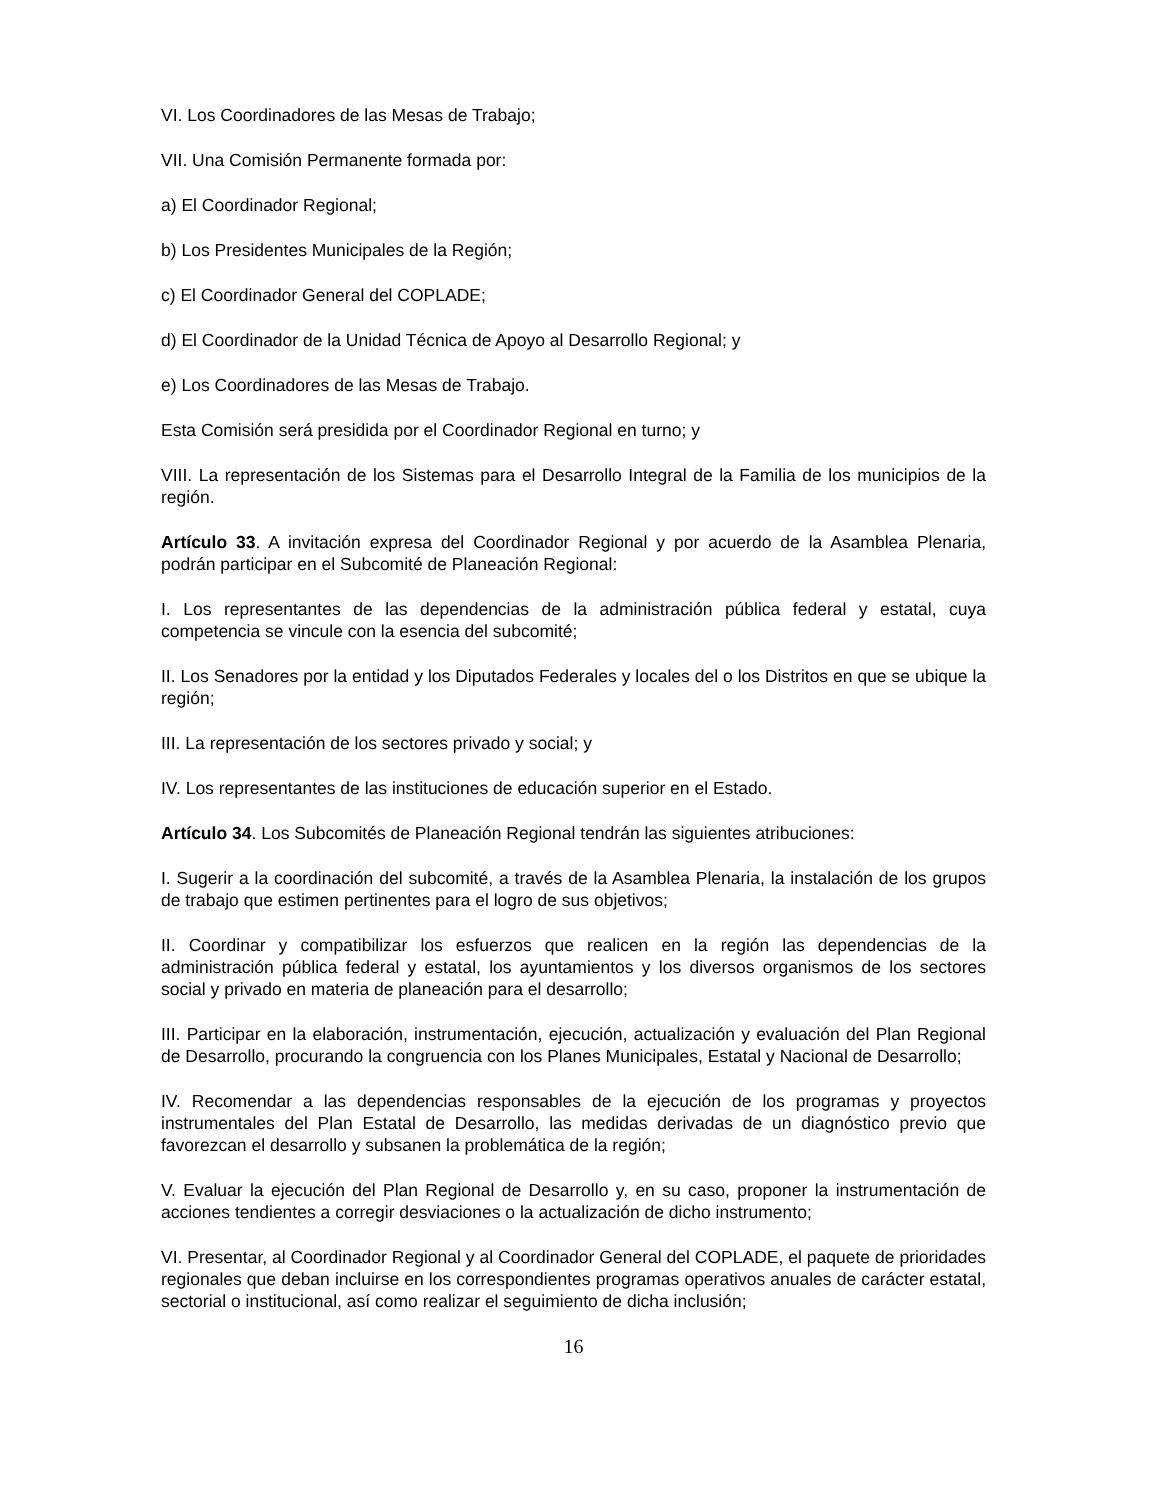VI. Los Coordinadores de las Mesas de Trabajo;
VII. Una Comisión Permanente formada por:
a) El Coordinador Regional;
b) Los Presidentes Municipales de la Región;
c) El Coordinador General del COPLADE;
d) El Coordinador de la Unidad Técnica de Apoyo al Desarrollo Regional; y
e) Los Coordinadores de las Mesas de Trabajo.
Esta Comisión será presidida por el Coordinador Regional en turno; y
VIII. La representación de los Sistemas para el Desarrollo Integral de la Familia de los municipios de la región.
Artículo 33. A invitación expresa del Coordinador Regional y por acuerdo de la Asamblea Plenaria, podrán participar en el Subcomité de Planeación Regional:
I. Los representantes de las dependencias de la administración pública federal y estatal, cuya competencia se vincule con la esencia del subcomité;
II. Los Senadores por la entidad y los Diputados Federales y locales del o los Distritos en que se ubique la región;
III. La representación de los sectores privado y social; y
IV. Los representantes de las instituciones de educación superior en el Estado.
Artículo 34. Los Subcomités de Planeación Regional tendrán las siguientes atribuciones:
I. Sugerir a la coordinación del subcomité, a través de la Asamblea Plenaria, la instalación de los grupos de trabajo que estimen pertinentes para el logro de sus objetivos;
II. Coordinar y compatibilizar los esfuerzos que realicen en la región las dependencias de la administración pública federal y estatal, los ayuntamientos y los diversos organismos de los sectores social y privado en materia de planeación para el desarrollo;
III. Participar en la elaboración, instrumentación, ejecución, actualización y evaluación del Plan Regional de Desarrollo, procurando la congruencia con los Planes Municipales, Estatal y Nacional de Desarrollo;
IV. Recomendar a las dependencias responsables de la ejecución de los programas y proyectos instrumentales del Plan Estatal de Desarrollo, las medidas derivadas de un diagnóstico previo que favorezcan el desarrollo y subsanen la problemática de la región;
V. Evaluar la ejecución del Plan Regional de Desarrollo y, en su caso, proponer la instrumentación de acciones tendientes a corregir desviaciones o la actualización de dicho instrumento;
VI. Presentar, al Coordinador Regional y al Coordinador General del COPLADE, el paquete de prioridades regionales que deban incluirse en los correspondientes programas operativos anuales de carácter estatal, sectorial o institucional, así como realizar el seguimiento de dicha inclusión;
16